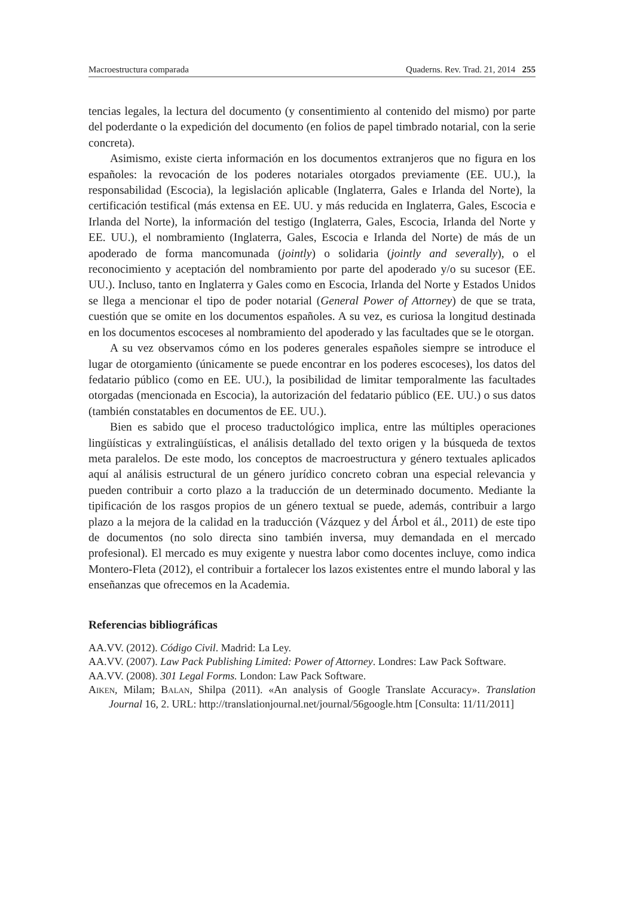Macroestructura comparada Quaderns. Rev. Trad. 21, 2014 255
tencias legales, la lectura del documento (y consentimiento al contenido del mismo) por parte del poderdante o la expedición del documento (en folios de papel timbrado notarial, con la serie concreta).
Asimismo, existe cierta información en los documentos extranjeros que no figura en los españoles: la revocación de los poderes notariales otorgados previamente (EE. UU.), la responsabilidad (Escocia), la legislación aplicable (Inglaterra, Gales e Irlanda del Norte), la certificación testifical (más extensa en EE. UU. y más reducida en Inglaterra, Gales, Escocia e Irlanda del Norte), la información del testigo (Inglaterra, Gales, Escocia, Irlanda del Norte y EE. UU.), el nombramiento (Inglaterra, Gales, Escocia e Irlanda del Norte) de más de un apoderado de forma mancomunada (jointly) o solidaria (jointly and severally), o el reconocimiento y aceptación del nombramiento por parte del apoderado y/o su sucesor (EE. UU.). Incluso, tanto en Inglaterra y Gales como en Escocia, Irlanda del Norte y Estados Unidos se llega a mencionar el tipo de poder notarial (General Power of Attorney) de que se trata, cuestión que se omite en los documentos españoles. A su vez, es curiosa la longitud destinada en los documentos escoceses al nombramiento del apoderado y las facultades que se le otorgan.
A su vez observamos cómo en los poderes generales españoles siempre se introduce el lugar de otorgamiento (únicamente se puede encontrar en los poderes escoceses), los datos del fedatario público (como en EE. UU.), la posibilidad de limitar temporalmente las facultades otorgadas (mencionada en Escocia), la autorización del fedatario público (EE. UU.) o sus datos (también constatables en documentos de EE. UU.).
Bien es sabido que el proceso traductológico implica, entre las múltiples operaciones lingüísticas y extralingüísticas, el análisis detallado del texto origen y la búsqueda de textos meta paralelos. De este modo, los conceptos de macroestructura y género textuales aplicados aquí al análisis estructural de un género jurídico concreto cobran una especial relevancia y pueden contribuir a corto plazo a la traducción de un determinado documento. Mediante la tipificación de los rasgos propios de un género textual se puede, además, contribuir a largo plazo a la mejora de la calidad en la traducción (Vázquez y del Árbol et ál., 2011) de este tipo de documentos (no solo directa sino también inversa, muy demandada en el mercado profesional). El mercado es muy exigente y nuestra labor como docentes incluye, como indica Montero-Fleta (2012), el contribuir a fortalecer los lazos existentes entre el mundo laboral y las enseñanzas que ofrecemos en la Academia.
Referencias bibliográficas
AA.VV. (2012). Código Civil. Madrid: La Ley.
AA.VV. (2007). Law Pack Publishing Limited: Power of Attorney. Londres: Law Pack Software.
AA.VV. (2008). 301 Legal Forms. London: Law Pack Software.
Aiken, Milam; Balan, Shilpa (2011). «An analysis of Google Translate Accuracy». Translation Journal 16, 2. URL: http://translationjournal.net/journal/56google.htm [Consulta: 11/11/2011]